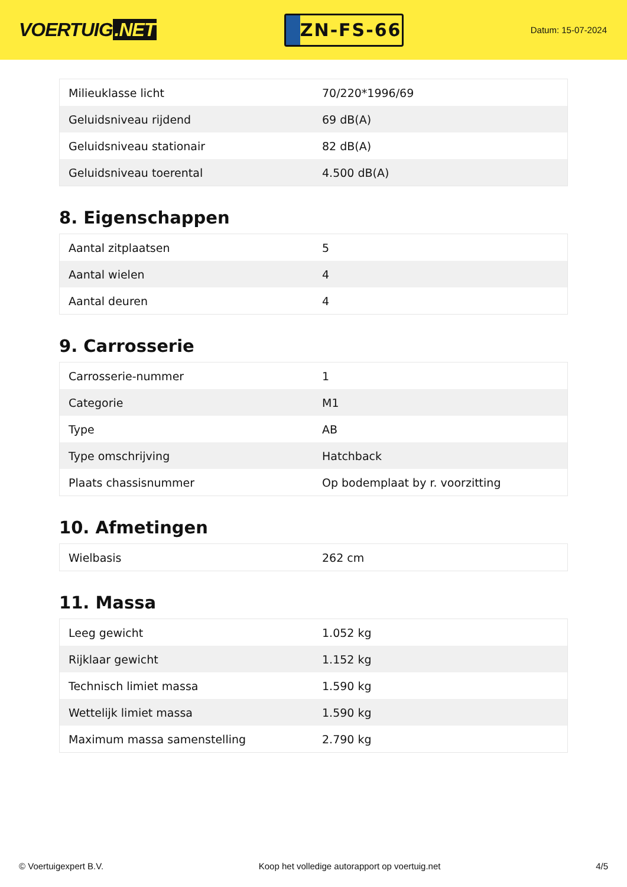VOERTUIG.NET
ZN-FS-66
Datum: 15-07-2024
| Milieuklasse licht | 70/220*1996/69 |
| Geluidsniveau rijdend | 69 dB(A) |
| Geluidsniveau stationair | 82 dB(A) |
| Geluidsniveau toerental | 4.500 dB(A) |
8. Eigenschappen
| Aantal zitplaatsen | 5 |
| Aantal wielen | 4 |
| Aantal deuren | 4 |
9. Carrosserie
| Carrosserie-nummer | 1 |
| Categorie | M1 |
| Type | AB |
| Type omschrijving | Hatchback |
| Plaats chassisnummer | Op bodemplaat by r. voorzitting |
10. Afmetingen
| Wielbasis | 262 cm |
11. Massa
| Leeg gewicht | 1.052 kg |
| Rijklaar gewicht | 1.152 kg |
| Technisch limiet massa | 1.590 kg |
| Wettelijk limiet massa | 1.590 kg |
| Maximum massa samenstelling | 2.790 kg |
© Voertuigexpert B.V. Koop het volledige autorapport op voertuig.net 4/5